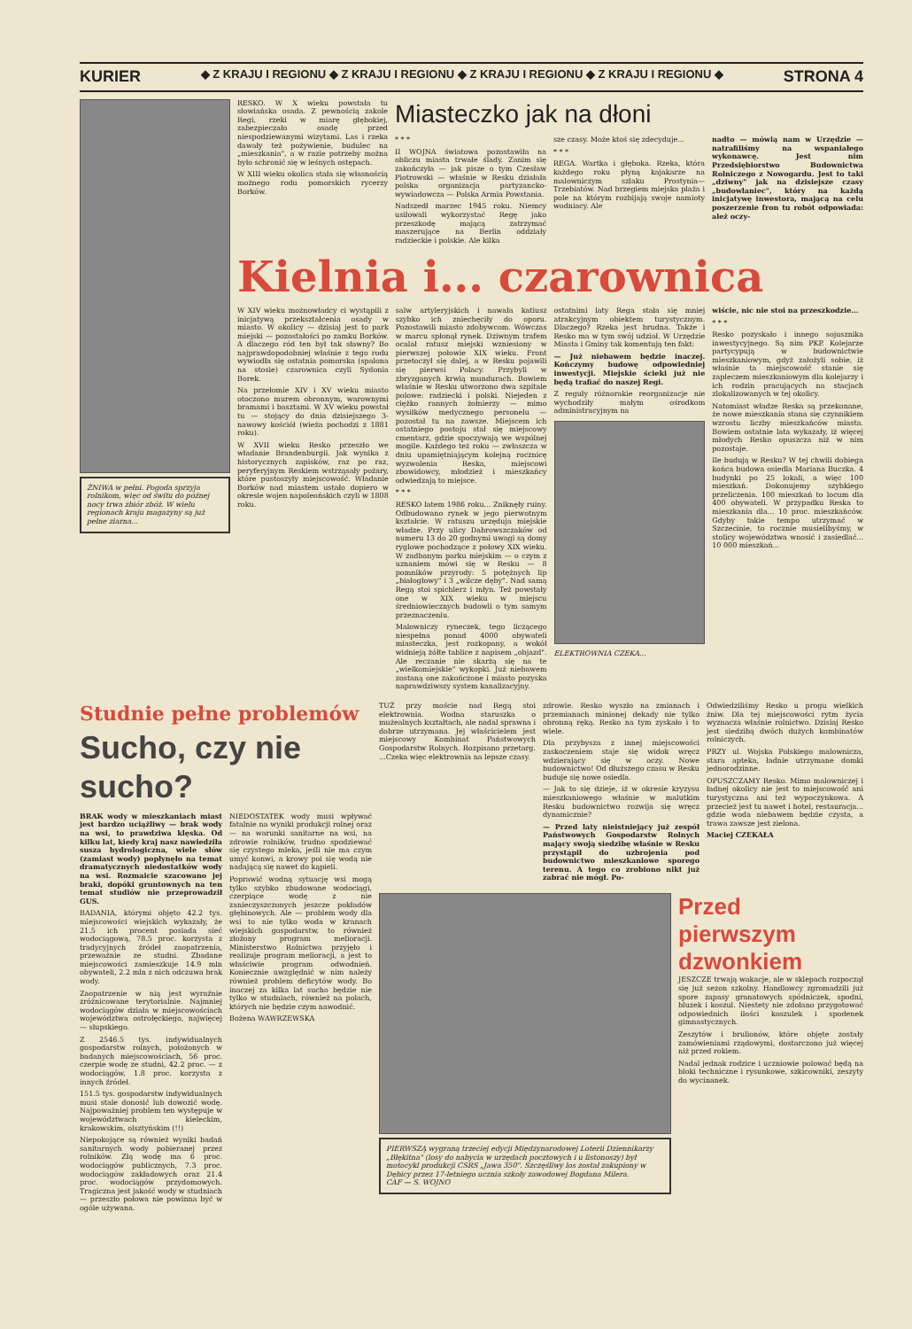KURIER ◆ Z KRAJU I REGIONU ◆ Z KRAJU I REGIONU ◆ Z KRAJU I REGIONU ◆ Z KRAJU I REGIONU ◆ STRONA 4
ŻNIWA w pełni. Pogoda sprzyja rolnikom, więc od świtu do późnej nocy trwa zbiór zbóż. W wielu regionach kraju magazyny są już pełne ziarna...
RESKO. W X wieku powstała tu słowiańska osada. Z pewnością zakole Regi, rzeki w miarę głębokiej, zabezpieczało osadę przed niespodziewanymi wizytami. Las i rzeka dawały też pożywienie, budulec na „mieszkania", a w razie potrzeby można było schronić się w leśnych ostępach.
W XIII wieku okolica stała się własnością możnego rodu pomorskich rycerzy Borków.
Miasteczko jak na dłoni
* * *
II WOJNA światowa pozostawiła na obliczu miasta trwałe ślady. Zanim się zakończyła — jak pisze o tym Czesław Piotrowski — właśnie w Resku działała polska organizacja partyzancko-wywiadowcza — Polska Armia Powstania.
Nadszedł marzec 1945 roku. Niemcy usiłowali wykorzystać Regę jako przeszkodę mającą zatrzymać maszerujące na Berlin oddziały radzieckie i polskie. Ale kilka
sze czasy. Może ktoś się zdecyduje...
* * *
REGA. Wartka i głęboka. Rzeka, która każdego roku płyną kajakarze na malowniczym szlaku Prostynia—Trzebiatów. Nad brzegiem miejska plaża i pole na którym rozbijają swoje namioty wodniacy. Ale
nadto — mówią nam w Urzędzie — natrafiliśmy na wspaniałego wykonawcę. Jest nim Przedsiębiorstwo Budownictwa Rolniczego z Nowogardu. Jest to taki „dziwny" jak na dzisiejsze czasy „budowlaniec", który na każdą inicjatywę inwestora, mającą na celu poszerzenie fron tu robót odpowiada: ależ oczy-
Kielnia i... czarownica
W XIV wieku możnowładcy ci wystąpili z inicjatywą przekształcenia osady w miasto. W okolicy — dzisiaj jest to park miejski — pozostałości po zamku Borków. A dlaczego ród ten był tak sławny? Bo najprawdopodobniej właśnie z tego rodu wywiodła się ostatnia pomorska (spalona na stosie) czarownica czyli Sydonia Borek.
Na przełomie XIV i XV wieku miasto otoczono murem obronnym, warownymi bramami i basztami. W XV wieku powstał tu — stojący do dnia dzisiejszego 3-nawowy kościół (wieża pochodzi z 1881 roku).
W XVII wieku Resko przeszło we władanie Brandenburgii. Jak wynika z historycznych zapisków, raz po raz, peryferyjnym Reskiem wstrząsały pożary, które pustoszyły miejscowość. Władanie Borków nad miastem ustało dopiero w okresie wojen napoleońskich czyli w 1808 roku.
salw artyleryjskich i nawała katiusz szybko ich zniechęciły do oporu. Pozostawili miasto zdobywcom. Wówczas w marcu spłonął rynek. Dziwnym trafem ocalał ratusz miejski wzniesiony w pierwszej połowie XIX wieku. Front przetoczył się dalej, a w Resku pojawili się pierwsi Polacy. Przybyli w zbryzganych krwią mundurach. Bowiem właśnie w Resku utworzono dwa szpitale polowe: radziecki i polski. Niejeden z ciężko rannych żołnierzy — mimo wysiłków medycznego personelu — pozostał tu na zawsze. Miejscem ich ostatniego postoju stał się miejscowy cmentarz, gdzie spoczywają we wspólnej mogile. Każdego też roku — zwłaszcza w dniu upamiętniającym kolejną rocznicę wyzwolenia Reska, miejscowi zbowidowcy, młodzież i mieszkańcy odwiedzają to miejsce.
* * *
RESKO latem 1986 roku... Zniknęły ruiny. Odbudowano rynek w jego pierwotnym kształcie. W ratuszu urzęduja miejskie władze. Przy ulicy Dabrowszczaków od numeru 13 do 20 godnymi uwagi są domy ryglowe pochodzące z połowy XIX wieku. W zadbanym parku miejskim — o czym z uznaniem mówi się w Resku — 8 pomników przyrody: 5 potężnych lip „białogłowy" i 3 „wilcze dęby". Nad samą Regą stoi spichlerz i młyn. Też powstały one w XIX wieku w miejscu średniowiecznych budowli o tym samym przeznaczeniu.
Malowniczy ryneczek, tego liczącego niespełna ponad 4000 obywateli miasteczka, jest rozkopany, a wokół widnieją żółte tablice z napisem „objazd". Ale reczanie nie skarżą się na te „wielkomiejskie" wykopki. Już niebawem zostaną one zakończone i miasto pozyska naprawdziwszy system kanalizacyjny.
ostatnimi laty Rega stała się mniej atrakcyjnym obiektem turystycznym. Dlaczego? Rzeka jest brudna. Także i Resko ma w tym swój udział. W Urzędzie Miasta i Gminy tak komentują ten fakt:
— Już niebawem będzie inaczej. Kończymy budowę odpowiedniej inwestycji. Miejskie ścieki już nie będą trafiać do naszej Regi.
Z reguły różnorakie reorganizacje nie wychodziły małym ośrodkom administracyjnym na
ELEKTROWNIA CZEKA...
wiście, nic nie stoi na przeszkodzie...
* * *
Resko pozyskało i innego sojusznika inwestycyjnego. Są nim PKP. Kolejarze partycypują w budownictwie mieszkaniowym, gdyż założyli sobie, iż właśnie ta miejscowość stanie się zapleczem mieszkaniowym dla kolejarzy i ich rodzin pracujących na stacjach zlokalizowanych w tej okolicy.
Natomiast władze Reska są przekonane, że nowe mieszkania stana się czynnikiem wzrostu liczby mieszkańców miasta. Bowiem ostatnie lata wykazały, iż więcej młodych Resko opuszcza niż w nim pozostaje.
Ile budują w Resku? W tej chwili dobiega końca budowa osiedla Mariana Buczka. 4 budynki po 25 lokali, a więc 100 mieszkań. Dokonujemy szybkiego przeliczenia. 100 mieszkań to locum dla 400 obywateli. W przypadku Reska to mieszkania dla... 10 proc. mieszkańców. Gdyby takie tempo utrzymać w Szczecinie, to rocznie musielibyśmy, w stolicy województwa wnosić i zasiedlać... 10 000 mieszkań...
Studnie pełne problemów
Sucho, czy nie sucho?
BRAK wody w mieszkaniach miast jest bardzo uciążliwy — brak wody na wsi, to prawdziwa klęska. Od kilku lat, kiedy kraj nasz nawiedziła susza hydrologiczna, wiele słów (zamiast wody) popłynęło na temat dramatycznych niedostatków wody na wsi. Rozmaicie szacowano jej braki, dopóki gruntownych na ten temat studiów nie przeprowadził GUS.
BADANIA, którymi objęto 42.2 tys. miejscowości wiejskich wykazały, że 21.5 ich procent posiada sieć wodociągową, 78.5 proc. korzysta z tradycyjnych źródeł zaopatrzenia, przeważnie ze studni. Zbadane miejscowości zamieszkuje 14.9 mln obywateli, 2.2 mln z nich odczuwa brak wody.
Zaopatrzenie w nią jest wyraźnie zróżnicowane terytorialnie. Najmniej wodociągów działa w miejscowościach województwa ostrołęckiego, najwięcej — słupskiego.
Z 2546.5 tys. indywidualnych gospodarstw rolnych, położonych w badanych miejscowościach, 56 proc. czerpie wodę ze studni, 42.2 proc. — z wodociągów, 1.8 proc. korzysta z innych źródeł.
151.5 tys. gospodarstw indywidualnych musi stale donosić lub dowozić wodę. Najpoważniej problem ten występuje w województwach kieleckim, krakowskim, olsztyńskim (!!)
Niepokojące są również wyniki badań sanitarnych wody pobieranej przez rolników. Złą wodę ma 6 proc. wodociągów publicznych, 7.3 proc. wodociągów zakładowych oraz 21.4 proc. wodociągów przydomowych. Tragiczna jest jakość wody w studniach — przeszło połowa nie powinna być w ogóle używana.
NIEDOSTATEK wody musi wpływać fatalnie na wyniki produkcji rolnej oraz — na warunki sanitarne na wsi, na zdrowie rolników, trudno spodziewać się czystego mleka, jeśli nie ma czym umyć konwi, a krowy poi się wodą nie nadającą się nawet do kąpieli.
Poprawić wodną sytuację wsi mogą tylko szybko zbudowane wodociągi, czerpiące wodę z nie zanieczyszczonych jeszcze pokładów głębinowych. Ale — problem wody dla wsi to nie tylko woda w kranach wiejskich gospodarstw, to również złożony program melioracji. Ministerstwo Rolnictwa przyjęło i realizuje program melioracji, a jest to właściwie program odwodnień. Koniecznie uwzględnić w nim należy również problem deficytów wody. Bo inaczej za kilka lat sucho będzie nie tylko w studniach, również na polach, których nie będzie czym nawodnić.
Bożena WAWRZEWSKA
TUŻ przy moście nad Regą stoi elektrownia. Wodna staruszka o mużealnych kształtach, ale nadal sprawna i dobrze utrzymana. Jej właścicielem jest miejscowy Kombinat Państwowych Gospodarstw Rolnych. Rozpisano przetarg. ...Czeka więc elektrownia na lepsze czasy.
zdrowie. Resko wyszło na zmianach i przemianach minionej dekady nie tylko obronną ręką. Resko na tym zyskało i to wiele.
Dla przybysza z innej miejscowości zaskoczeniem staje się widok wręcz wdzierający się w oczy. Nowe budownictwo! Od dłuższego czasu w Resku buduje się nowe osiedla.
— Jak to się dzieje, iż w okresie kryzysu mieszkaniowego właśnie w malutkim Resku budownictwo rozwija się wręcz dynamicznie?
— Przed laty nieistniejący już zespół Państwowych Gospodarstw Rolnych mający swoją siedzibę właśnie w Resku przystąpił do uzbrojenia pod budownictwo mieszkaniowe sporego terenu. A tego co zrobiono nikt już zabrać nie mógł. Po-
Odwiedziliśmy Resko u progu wielkich żniw. Dla tej miejscowości rytm życia wyznacza właśnie rolnictwo. Dzisiaj Resko jest siedzibą dwóch dużych kombinatów rolniczych.
PRZY ul. Wojska Polskiego malownicza, stara apteka, ładnie utrzymane domki jednorodzinne.
OPUSZCZAMY Resko. Mimo malowniczej i ładnej okolicy nie jest to miejscowość ani turystyczna ani też wypoczynkowa. A przecież jest tu nawet i hotel, restauracja... gdzie woda niebawem będzie czysta, a trawa zawsze jest zielona.
Maciej CZEKAŁA
PIERWSZĄ wygraną trzeciej edycji Międzynarodowej Loterii Dziennikarzy „Błękitna" (losy do nabycia w urzędach pocztowych i u listonoszy) był motocykl produkcji CSRS „Jawa 350". Szczęśliwy los został zakupiony w Dębicy przez 17-letniego ucznia szkoły zawodowej Bogdana Milera.
CAF — S. WOJNO
Przed pierwszym dzwonkiem
JESZCZE trwają wakacje, ale w sklepach rozpoczął się już sezon szkolny. Handlowcy zgromadzili już spore zapasy granatowych spódniczek, spodni, bluzek i koszul. Niestety nie zdołano przygotować odpowiednich ilości koszulek i spodenek gimnastycznych.
Zeszytów i brulionów, które objęte zostały zamówieniami rządowymi, dostarczono już więcej niż przed rokiem.
Nadal jednak rodzice i uczniowie polować będą na bloki techniczne i rysunkowe, szkicowniki, zeszyty do wycinanek.